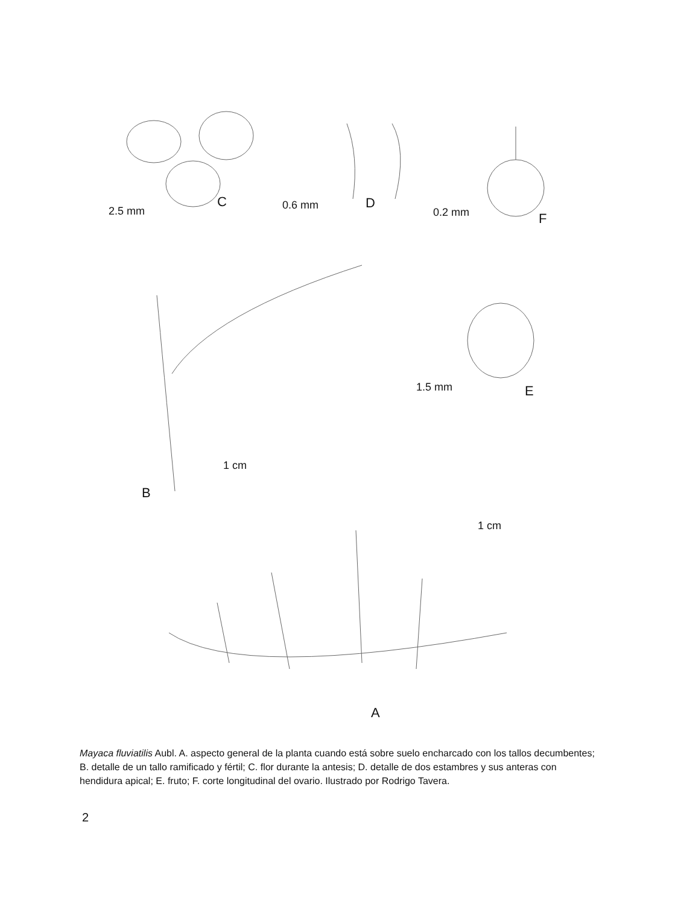2.5 mm
C 0.6 mm D
0.2 mm F
1.5 mm E
1 cm
B
1 cm
A
Mayaca fluviatilis Aubl. A. aspecto general de la planta cuando está sobre suelo encharcado con los tallos decumbentes; B. detalle de un tallo ramificado y fértil; C. flor durante la antesis; D. detalle de dos estambres y sus anteras con hendidura apical; E. fruto; F. corte longitudinal del ovario. Ilustrado por Rodrigo Tavera.
2